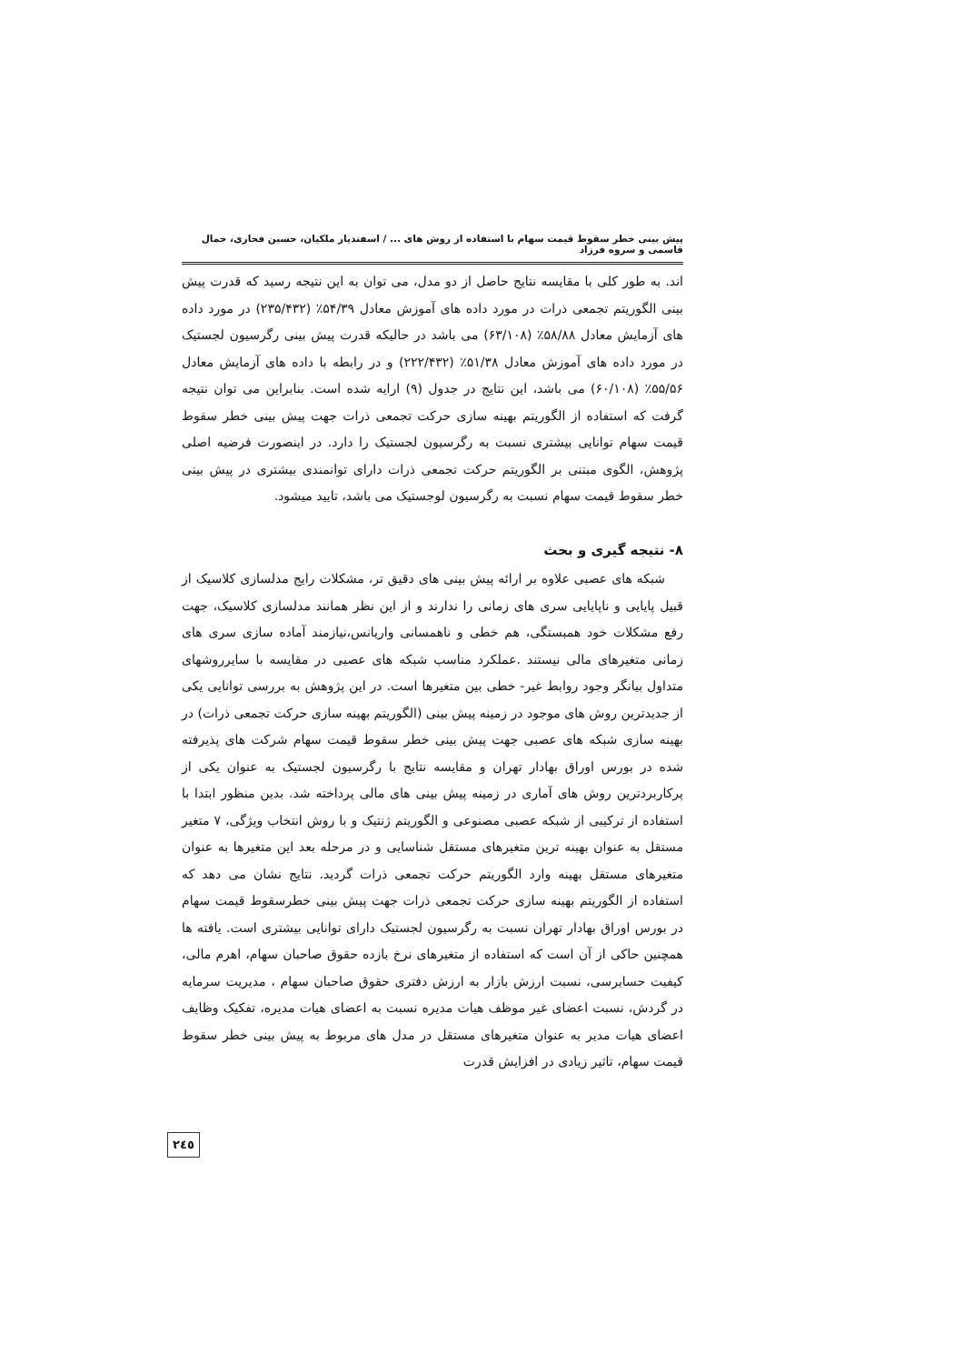پیش بینی خطر سقوط قیمت سهام با استفاده از روش های ... / اسفندیار ملکیان، حسین فخاری، جمال قاسمی و سروه فرزاد
اند. به طور کلی با مقایسه نتایج حاصل از دو مدل، می توان به این نتیجه رسید که قدرت پیش بینی الگوریتم تجمعی ذرات در مورد داده های آموزش معادل ۵۴/۳۹٪ (۲۳۵/۴۳۲) در مورد داده های آزمایش معادل ۵۸/۸۸٪ (۶۳/۱۰۸) می باشد در حالیکه قدرت پیش بینی رگرسیون لجستیک در مورد داده های آموزش معادل ۵۱/۳۸٪ (۲۲۲/۴۳۲) و در رابطه با داده های آزمایش معادل ۵۵/۵۶٪ (۶۰/۱۰۸) می باشد، این نتایج در جدول (۹) ارایه شده است. بنابراین می توان نتیجه گرفت که استفاده از الگوریتم بهینه سازی حرکت تجمعی ذرات جهت پیش بینی خطر سقوط قیمت سهام توانایی بیشتری نسبت به رگرسیون لجستیک را دارد. در اینصورت فرضیه اصلی پژوهش، الگوی مبتنی بر الگوریتم حرکت تجمعی ذرات دارای توانمندی بیشتری در پیش بینی خطر سقوط قیمت سهام نسبت به رگرسیون لوجستیک می باشد، تایید میشود.
۸- نتیجه گیری و بحث
شبکه های عصبی علاوه بر ارائه پیش بینی های دقیق تر، مشکلات رایج مدلسازی کلاسیک از قبیل پایایی و ناپایایی سری های زمانی را ندارند و از این نظر همانند مدلسازی کلاسیک، جهت رفع مشکلات خود همبستگی، هم خطی و ناهمسانی واریانس،نیازمند آماده سازی سری های زمانی متغیرهای مالی نیستند .عملکرد مناسب شبکه های عصبی در مقایسه با سایرروشهای متداول بیانگر وجود روابط غیر- خطی بین متغیرها است. در این پژوهش به بررسی توانایی یکی از جدیدترین روش های موجود در زمینه پیش بینی (الگوریتم بهینه سازی حرکت تجمعی ذرات) در بهینه سازی شبکه های عصبی جهت پیش بینی خطر سقوط قیمت سهام شرکت های پذیرفته شده در بورس اوراق بهادار تهران و مقایسه نتایج با رگرسیون لجستیک به عنوان یکی از پرکاربردترین روش های آماری در زمینه پیش بینی های مالی پرداخته شد. بدین منظور ابتدا با استفاده از ترکیبی از شبکه عصبی مصنوعی و الگوریتم ژنتیک و با روش انتخاب ویژگی، ۷ متغیر مستقل به عنوان بهینه ترین متغیرهای مستقل شناسایی و در مرحله بعد این متغیرها به عنوان متغیرهای مستقل بهینه وارد الگوریتم حرکت تجمعی ذرات گردید. نتایج نشان می دهد که استفاده از الگوریتم بهینه سازی حرکت تجمعی ذرات جهت پیش بینی خطرسقوط قیمت سهام در بورس اوراق بهادار تهران نسبت به رگرسیون لجستیک دارای توانایی بیشتری است. یافته ها همچنین حاکی از آن است که استفاده از متغیرهای نرخ بازده حقوق صاحبان سهام، اهرم مالی، کیفیت حسابرسی، نسبت ارزش بازار به ارزش دفتری حقوق صاحبان سهام ، مدیریت سرمایه در گردش، نسبت اعضای غیر موظف هیات مدیره نسبت به اعضای هیات مدیره، تفکیک وظایف اعضای هیات مدیر به عنوان متغیرهای مستقل در مدل های مربوط به پیش بینی خطر سقوط قیمت سهام، تاثیر زیادی در افزایش قدرت
۲٤٥